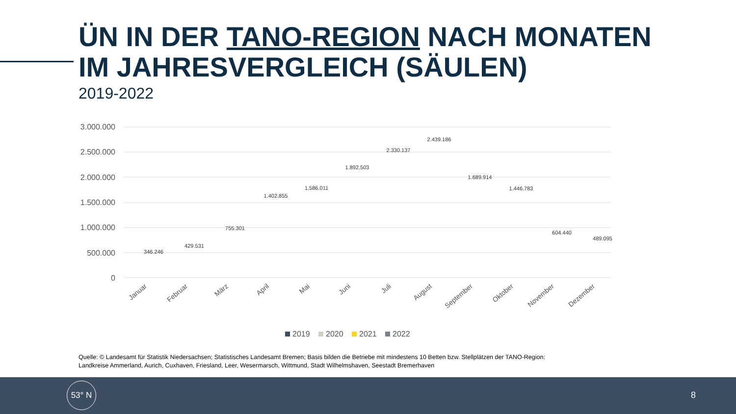ÜN IN DER TANO-REGION NACH MONATEN
IM JAHRESVERGLEICH (SÄULEN)
2019-2022
3.000.000
2.500.000
2.000.000
1.500.000
1.000.000
500.000
0
346.246
429.531
755.301
1.402.855
1.586.011
1.892.503
2.330.137
2.439.186
1.689.914
1.446.783
604.440
489.095
Januar
Februar
März
April
Mai
Juni
Juli
August
September
Oktober
November
Dezember
2019
2020
2021
2022
Quelle: © Landesamt für Statistik Niedersachsen; Statistisches Landesamt Bremen; Basis bilden die Betriebe mit mindestens 10 Betten bzw. Stellplätzen der TANO-Region:
Landkreise Ammerland, Aurich, Cuxhaven, Friesland, Leer, Wesermarsch, Wittmund, Stadt Wilhelmshaven, Seestadt Bremerhaven
53° N
8